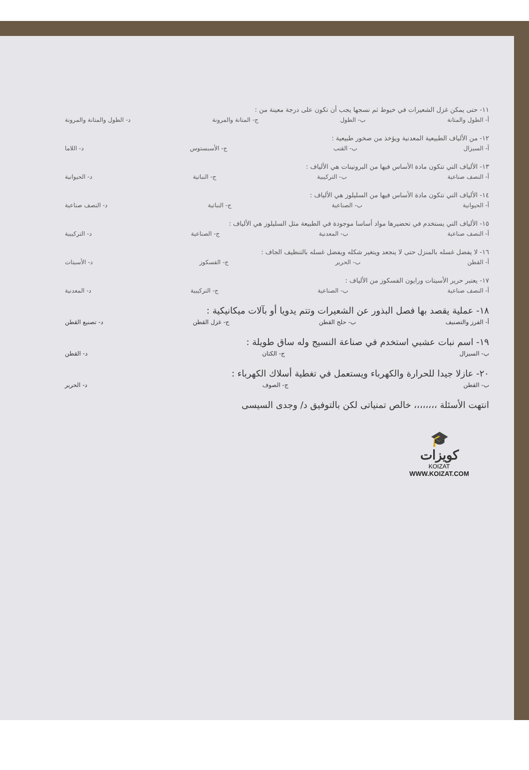١١- حتى يمكن غزل الشعيرات في خيوط ثم نسجها يجب أن تكون على درجة معينة من :
أ- الطول والمتانة ب- الطول ج- المتانة والمرونة د- الطول والمتانة والمرونة
١٢- من الألياف الطبيعية المعدنية ويؤخذ من صخور طبيعية :
أ- السيزال ب- القنب ج- الأسبستوس د- اللاما
١٣- الألياف التي تتكون مادة الأساس فيها من البروتينات هي الألياف :
أ- النصف صناعية ب- التركيبية ج- النباتية د- الحيوانية
١٤- الألياف التي تتكون مادة الأساس فيها من السليلوز هي الألياف :
أ- الحيوانية ب- الصناعية ج- النباتية د- النصف صناعية
١٥- الألياف التي يستخدم في تحضيرها مواد أساسا موجودة في الطبيعة مثل السليلوز هي الألياف :
أ- النصف صناعية ب- المعدنية ج- الصناعية د- التركيبية
١٦- لا يفضل غسله بالمنزل حتى لا ينجعد ويتغير شكله ويفضل غسله بالتنظيف الجاف :
أ- القطن ب- الحرير ج- الفسكوز د- الأسيتات
١٧- يعتبر حرير الأسيتات ورايون الفسكوز من الألياف :
أ- النصف صناعية ب- الصناعية ج- التركيبية د- المعدنية
١٨- عملية يقصد بها فصل البذور عن الشعيرات وتتم يدويا أو بآلات ميكانيكية :
أ- الفرز والتصنيف ب- حلج القطن ج- غزل القطن د- تصنيع القطن
١٩- اسم نبات عشبي استخدم في صناعة النسيج وله ساق طويلة :
ب- السيزال ج- الكتان د- القطن
٢٠- عازلا جيدا للحرارة والكهرباء ويستعمل في تغطية أسلاك الكهرباء :
ب- القطن ج- الصوف د- الحرير
انتهت الأسئلة ،،،،،،،، خالص تمنياتى لكن بالتوفيق د/ وجدى السيسى
🎓
كويزات
KOIZAT
WWW.KOIZAT.COM